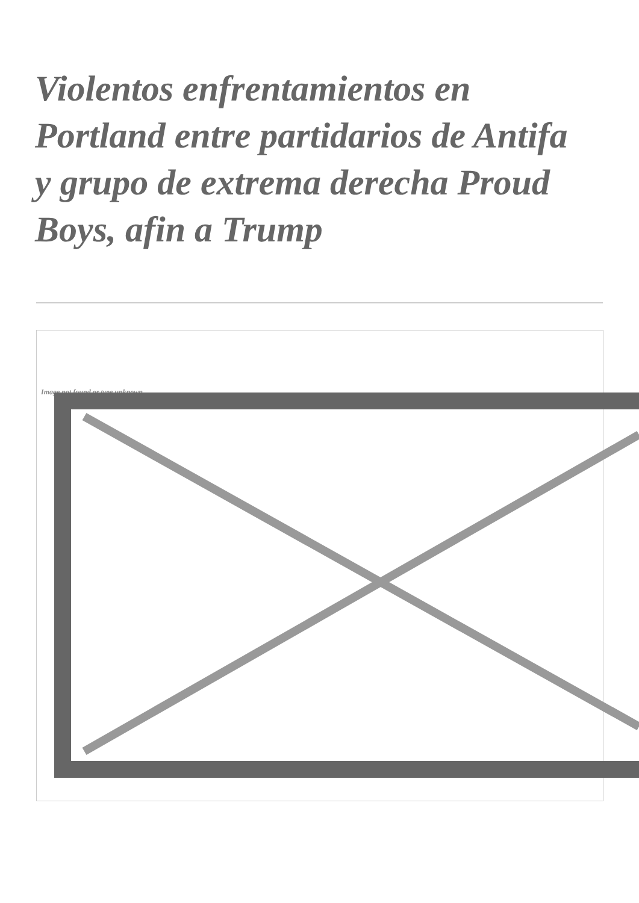Violentos enfrentamientos en Portland entre partidarios de Antifa y grupo de extrema derecha Proud Boys, afin a Trump
Image not found or type unknown